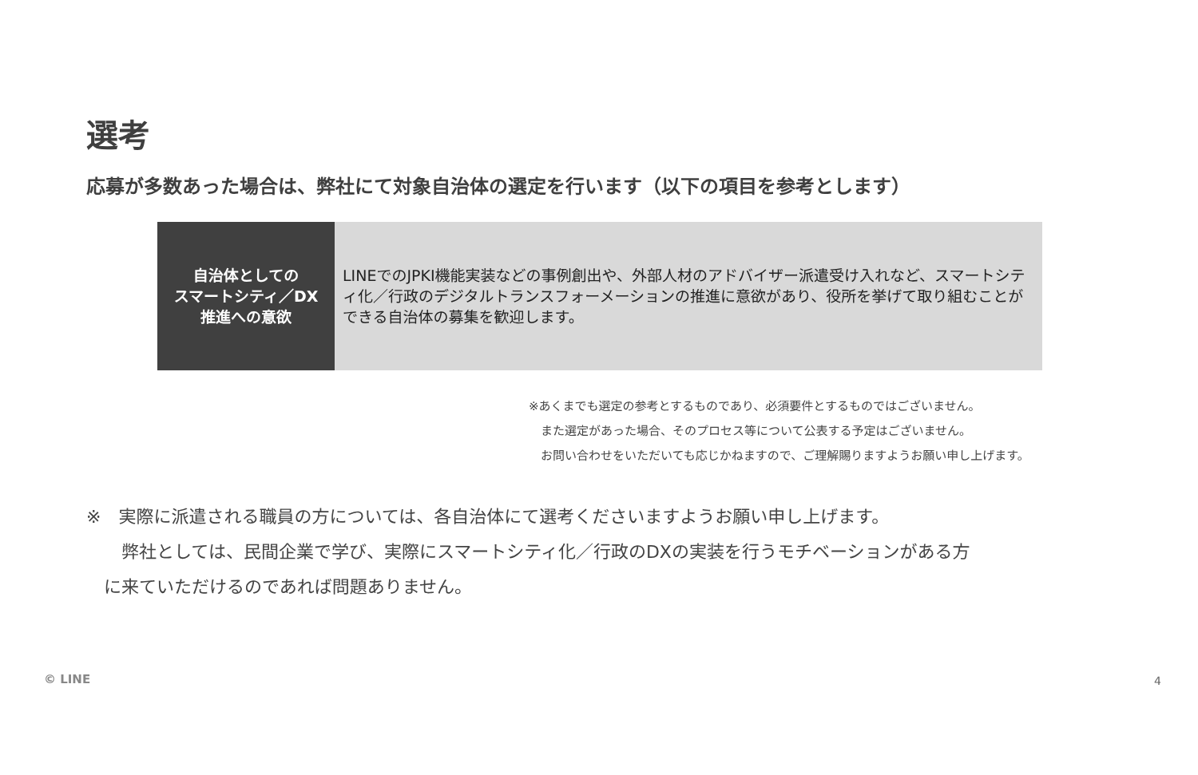選考
応募が多数あった場合は、弊社にて対象自治体の選定を行います（以下の項目を参考とします）
| 自治体としての スマートシティ／DX 推進への意欲 | LINEでのJPKI機能実装などの事例創出や、外部人材のアドバイザー派遣受け入れなど、スマートシティ化／行政のデジタルトランスフォーメーションの推進に意欲があり、役所を挙げて取り組むことができる自治体の募集を歓迎します。 |
※あくまでも選定の参考とするものであり、必須要件とするものではございません。
　また選定があった場合、そのプロセス等について公表する予定はございません。
　お問い合わせをいただいても応じかねますので、ご理解賜りますようお願い申し上げます。
※　実際に派遣される職員の方については、各自治体にて選考くださいますようお願い申し上げます。
　　弊社としては、民間企業で学び、実際にスマートシティ化／行政のDXの実装を行うモチベーションがある方
　に来ていただけるのであれば問題ありません。
© LINE 4